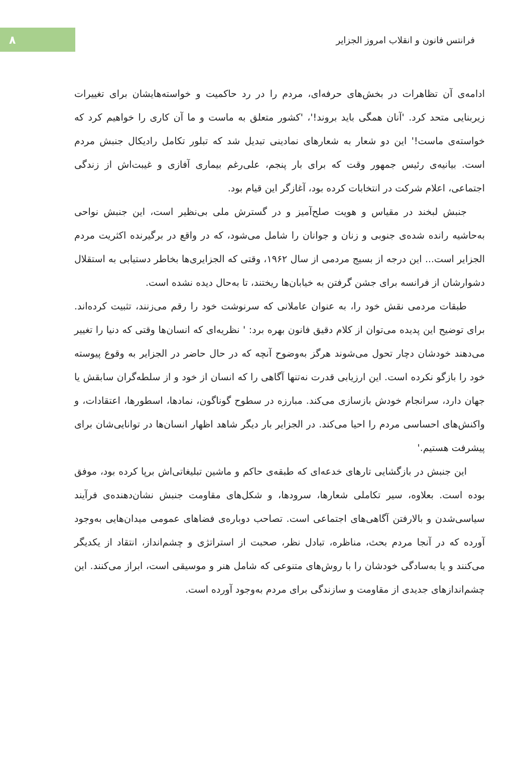فرانتس فانون و انقلاب امروز الجزایر
۸
ادامه‌ی آن تظاهرات در بخش‌های حرفه‌ای، مردم را در رد حاکمیت و خواسته‌هایشان برای تغییرات زیربنایی متحد کرد. 'آنان همگی باید بروند!'، 'کشور متعلق به ماست و ما آن کاری را خواهیم کرد که خواسته‌ی ماست!' این دو شعار به شعارهای نمادینی تبدیل شد که تبلور تکامل رادیکال جنبش مردم است. بیانیه‌ی رئیس جمهور وقت که برای بار پنجم، علی‌رغم بیماری آفازی و غیبت‌اش از زندگی اجتماعی، اعلام شرکت در انتخابات کرده بود، آغازگر این قیام بود.
جنبش لبخند در مقیاس و هویت صلح‌آمیز و در گسترش ملی بی‌نظیر است، این جنبش نواحی به‌حاشیه رانده شده‌ی جنوبی و زنان و جوانان را شامل می‌شود، که در واقع در برگیرنده اکثریت مردم الجزایر است... این درجه از بسیج مردمی از سال ۱۹۶۲، وقتی که الجزایری‌ها بخاطر دستیابی به استقلال دشوارشان از فرانسه برای جشن گرفتن به خیابان‌ها ریختند، تا به‌حال دیده نشده است.
طبقات مردمی نقش خود را، به عنوان عاملانی که سرنوشت خود را رقم می‌زنند، تثبیت کرده‌اند. برای توضیح این پدیده می‌توان از کلام دقیق فانون بهره برد: ' نظریه‌ای که انسان‌ها وقتی که دنیا را تغییر می‌دهند خودشان دچار تحول می‌شوند هرگز به‌وضوح آنچه که در حال حاضر در الجزایر به وقوع پیوسته خود را بازگو نکرده است. این ارزیابی قدرت نه‌تنها آگاهی را که انسان از خود و از سلطه‌گران سابقش یا جهان دارد، سرانجام خودش بازسازی می‌کند. مبارزه در سطوح گوناگون، نمادها، اسطورها، اعتقادات، و واکنش‌های احساسی مردم را احیا می‌کند. در الجزایر بار دیگر شاهد اظهار انسان‌ها در توانایی‌شان برای پیشرفت هستیم.'
این جنبش در بازگشایی تارهای خدعه‌ای که طبقه‌ی حاکم و ماشین تبلیغاتی‌اش برپا کرده بود، موفق بوده است. بعلاوه، سیر تکاملی شعارها، سرودها، و شکل‌های مقاومت جنبش نشان‌دهنده‌ی فرآیند سیاسی‌شدن و بالارفتن آگاهی‌های اجتماعی است. تصاحب دوباره‌ی فضاهای عمومی میدان‌هایی به‌وجود آورده که در آنجا مردم بحث، مناظره، تبادل نظر، صحبت از استراتژی و چشم‌انداز، انتقاد از یکدیگر می‌کنند و یا به‌سادگی خودشان را با روش‌های متنوعی که شامل هنر و موسیقی است، ابراز می‌کنند. این چشم‌اندازهای جدیدی از مقاومت و سازندگی برای مردم به‌وجود آورده است.